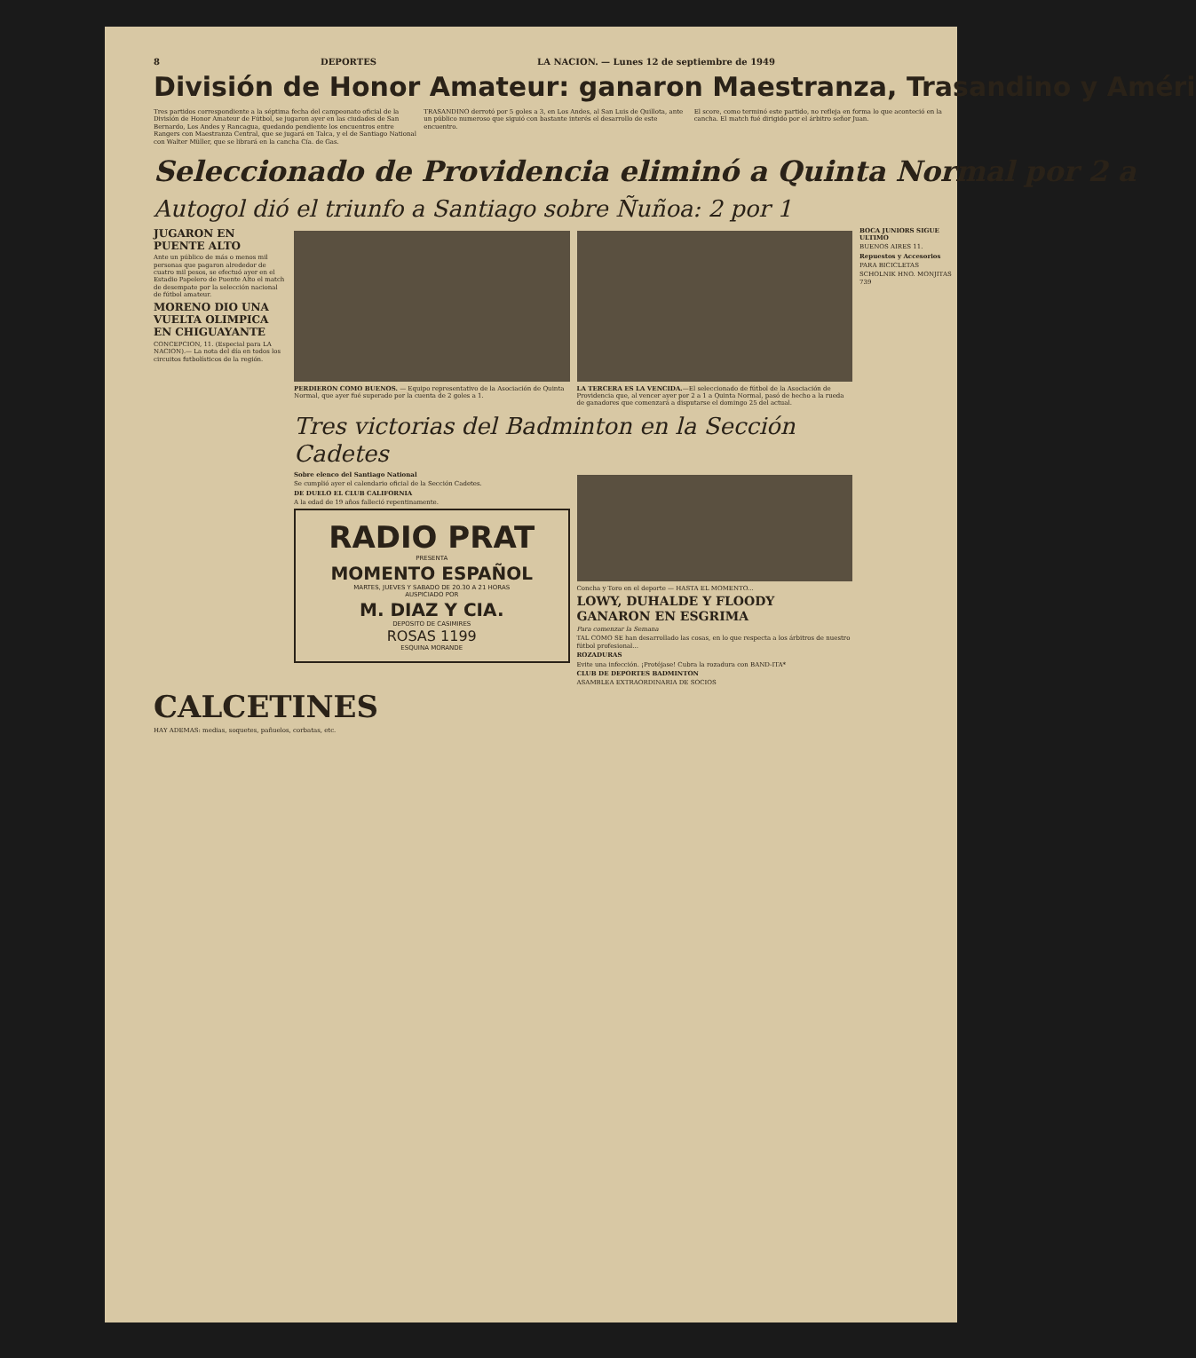8 DEPORTES LA NACION. — Lunes 12 de septiembre de 1949
División de Honor Amateur: ganaron Maestranza, Trasandino y Améri
Tres partidos correspondiente a la séptima fecha del campeonato oficial de la División de Honor Amateur de Fútbol, se jugaron ayer en las ciudades de San Bernardo, Los Andes y Rancagua, quedando pendiente los encuentros entre Rangers con Maestranza Central, que se jugará en Talca, y el de Santiago National con Walter Müller, que se librará en la cancha Cía. de Gas.
TRASANDINO derrotó por 5 goles a 3, en Los Andes, al San Luis de Quillota, ante un público numeroso que siguió con bastante interés el desarrollo de este encuentro.
El score, como terminó este partido, no refleja en forma lo que aconteció en la cancha. El match fué dirigido por el árbitro señor Juan.
Seleccionado de Providencia eliminó a Quinta Normal por 2 a
Autogol dió el triunfo a Santiago sobre Ñuñoa: 2 por 1
JUGARON EN PUENTE ALTO
Ante un público de más o menos mil personas que pagaron alrededor de cuatro mil pesos, se efectuó ayer en el Estadio Papelero de Puente Alto el match de desempate por la selección nacional de fútbol amateur.
MORENO DIO UNA VUELTA OLIMPICA EN CHIGUAYANTE
CONCEPCION, 11. (Especial para LA NACION).— La nota del día en todos los circuitos futbolísticos de la región.
PERDIERON COMO BUENOS. — Equipo representativo de la Asociación de Quinta Normal, que ayer fué superado por la cuenta de 2 goles a 1.
LA TERCERA ES LA VENCIDA.—El seleccionado de fútbol de la Asociación de Providencia que, al vencer ayer por 2 a 1 a Quinta Normal, pasó de hecho a la rueda de ganadores que comenzará a disputarse el domingo 25 del actual.
Tres victorias del Badminton en la Sección Cadetes
Sobre elenco del Santiago National
Se cumplió ayer el calendario oficial de la Sección Cadetes.
DE DUELO EL CLUB CALIFORNIA
A la edad de 19 años falleció repentinamente.
RADIO PRAT
PRESENTA
MOMENTO ESPAÑOL
MARTES, JUEVES Y SABADO DE 20.30 A 21 HORAS
AUSPICIADO POR
M. DIAZ Y CIA.
DEPOSITO DE CASIMIRES
ROSAS 1199
ESQUINA MORANDE
Concha y Toro en el deporte — HASTA EL MOMENTO...
LOWY, DUHALDE Y FLOODY GANARON EN ESGRIMA
Para comenzar la Semana
TAL COMO SE han desarrollado las cosas, en lo que respecta a los árbitros de nuestro fútbol profesional...
ROZADURAS
Evite una infección. ¡Protéjase! Cubra la rozadura con BAND-ITA*
CLUB DE DEPORTES BADMINTON
ASAMBLEA EXTRAORDINARIA DE SOCIOS
BOCA JUNIORS SIGUE ULTIMO
BUENOS AIRES 11.
Repuestos y Accesorios
PARA BICICLETAS
SCHOLNIK HNO. MONJITAS 739
CALCETINES
HAY ADEMAS: medias, soquetes, pañuelos, corbatas, etc.